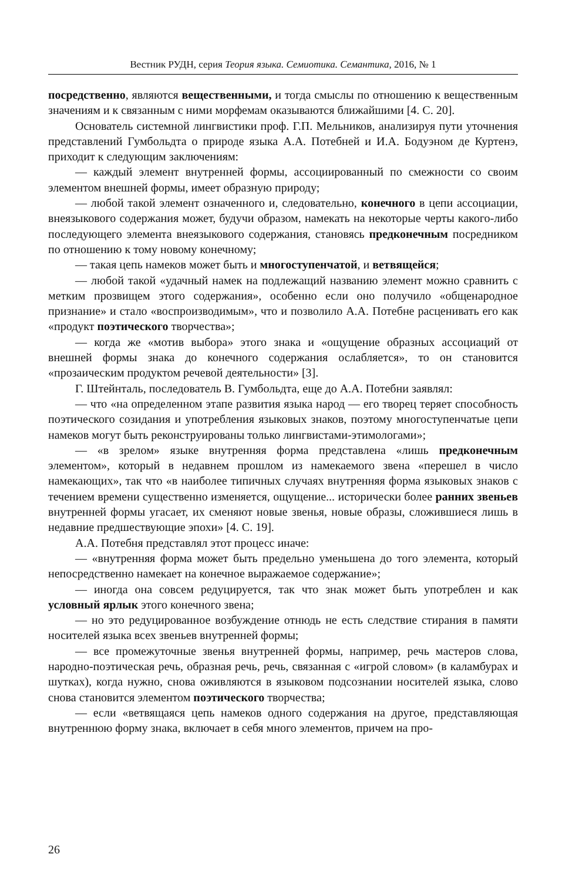Вестник РУДН, серия Теория языка. Семиотика. Семантика, 2016, № 1
посредственно, являются вещественными, и тогда смыслы по отношению к вещественным значениям и к связанным с ними морфемам оказываются ближайшими [4. С. 20].
Основатель системной лингвистики проф. Г.П. Мельников, анализируя пути уточнения представлений Гумбольдта о природе языка А.А. Потебней и И.А. Бодуэном де Куртенэ, приходит к следующим заключениям:
— каждый элемент внутренней формы, ассоциированный по смежности со своим элементом внешней формы, имеет образную природу;
— любой такой элемент означенного и, следовательно, конечного в цепи ассоциации, внеязыкового содержания может, будучи образом, намекать на некоторые черты какого-либо последующего элемента внеязыкового содержания, становясь предконечным посредником по отношению к тому новому конечному;
— такая цепь намеков может быть и многоступенчатой, и ветвящейся;
— любой такой «удачный намек на подлежащий названию элемент можно сравнить с метким прозвищем этого содержания», особенно если оно получило «общенародное признание» и стало «воспроизводимым», что и позволило А.А. Потебне расценивать его как «продукт поэтического творчества»;
— когда же «мотив выбора» этого знака и «ощущение образных ассоциаций от внешней формы знака до конечного содержания ослабляется», то он становится «прозаическим продуктом речевой деятельности» [3].
Г. Штейнталь, последователь В. Гумбольдта, еще до А.А. Потебни заявлял:
— что «на определенном этапе развития языка народ — его творец теряет способность поэтического созидания и употребления языковых знаков, поэтому многоступенчатые цепи намеков могут быть реконструированы только лингвистами-этимологами»;
— «в зрелом» языке внутренняя форма представлена «лишь предконечным элементом», который в недавнем прошлом из намекаемого звена «перешел в число намекающих», так что «в наиболее типичных случаях внутренняя форма языковых знаков с течением времени существенно изменяется, ощущение... исторически более ранних звеньев внутренней формы угасает, их сменяют новые звенья, новые образы, сложившиеся лишь в недавние предшествующие эпохи» [4. С. 19].
А.А. Потебня представлял этот процесс иначе:
— «внутренняя форма может быть предельно уменьшена до того элемента, который непосредственно намекает на конечное выражаемое содержание»;
— иногда она совсем редуцируется, так что знак может быть употреблен и как условный ярлык этого конечного звена;
— но это редуцированное возбуждение отнюдь не есть следствие стирания в памяти носителей языка всех звеньев внутренней формы;
— все промежуточные звенья внутренней формы, например, речь мастеров слова, народно-поэтическая речь, образная речь, речь, связанная с «игрой словом» (в каламбурах и шутках), когда нужно, снова оживляются в языковом подсознании носителей языка, слово снова становится элементом поэтического творчества;
— если «ветвящаяся цепь намеков одного содержания на другое, представляющая внутреннюю форму знака, включает в себя много элементов, причем на про-
26